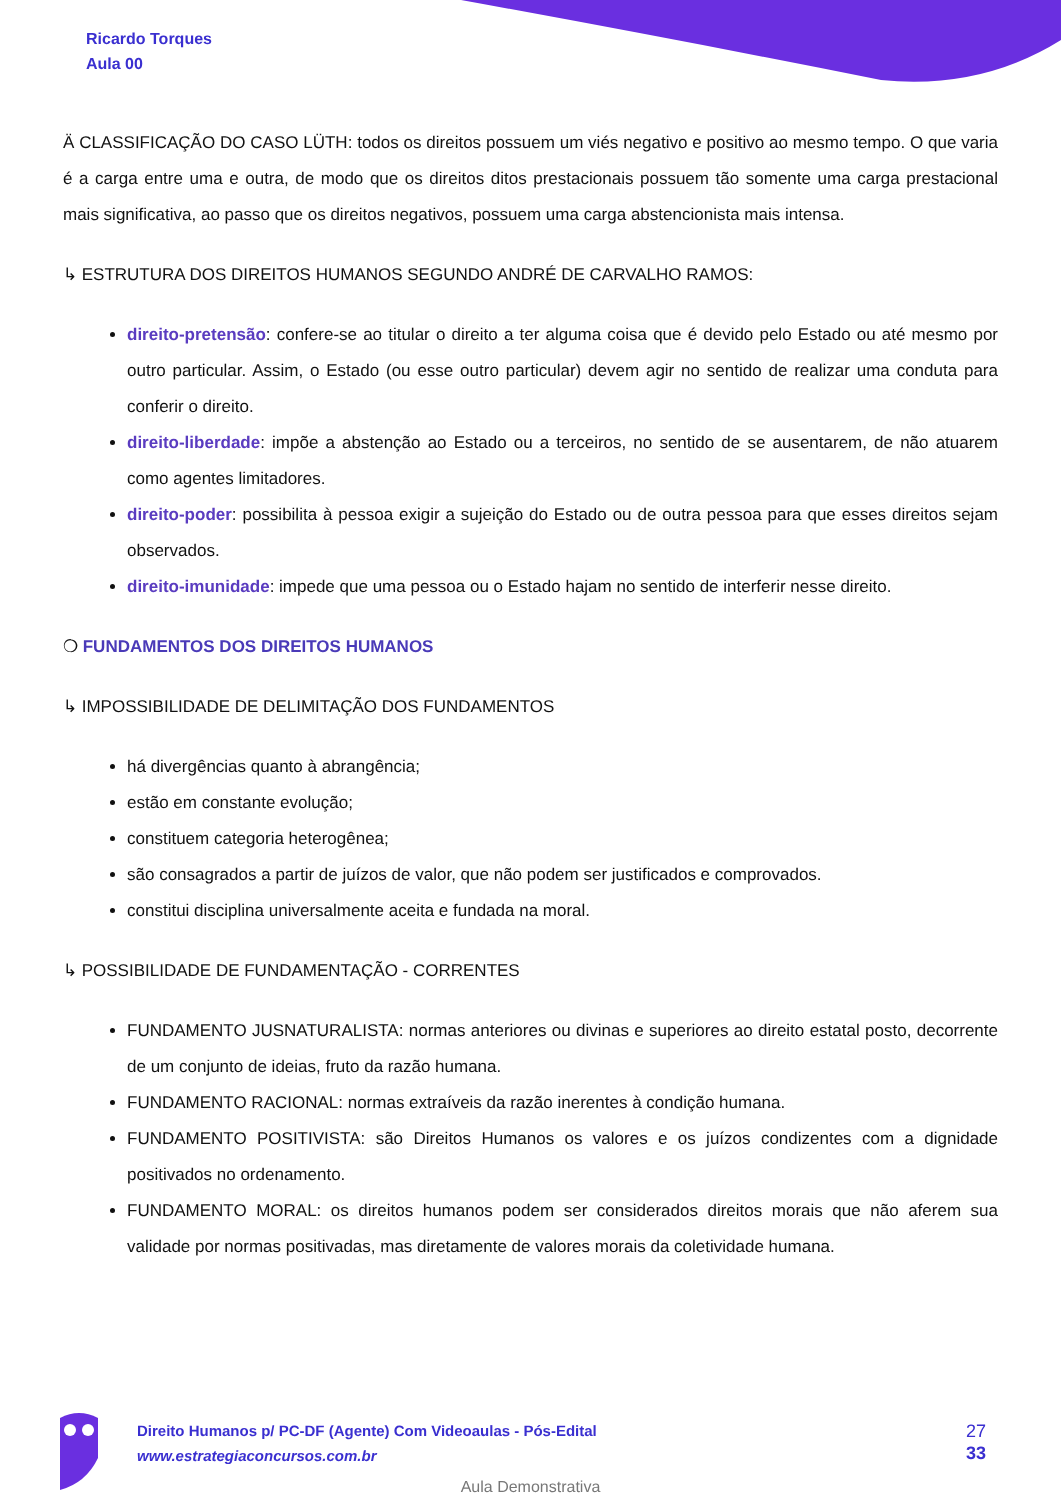Ricardo Torques
Aula 00
Ä CLASSIFICAÇÃO DO CASO LÜTH: todos os direitos possuem um viés negativo e positivo ao mesmo tempo. O que varia é a carga entre uma e outra, de modo que os direitos ditos prestacionais possuem tão somente uma carga prestacional mais significativa, ao passo que os direitos negativos, possuem uma carga abstencionista mais intensa.
↳ ESTRUTURA DOS DIREITOS HUMANOS SEGUNDO ANDRÉ DE CARVALHO RAMOS:
direito-pretensão: confere-se ao titular o direito a ter alguma coisa que é devido pelo Estado ou até mesmo por outro particular. Assim, o Estado (ou esse outro particular) devem agir no sentido de realizar uma conduta para conferir o direito.
direito-liberdade: impõe a abstenção ao Estado ou a terceiros, no sentido de se ausentarem, de não atuarem como agentes limitadores.
direito-poder: possibilita à pessoa exigir a sujeição do Estado ou de outra pessoa para que esses direitos sejam observados.
direito-imunidade: impede que uma pessoa ou o Estado hajam no sentido de interferir nesse direito.
❍ FUNDAMENTOS DOS DIREITOS HUMANOS
↳ IMPOSSIBILIDADE DE DELIMITAÇÃO DOS FUNDAMENTOS
há divergências quanto à abrangência;
estão em constante evolução;
constituem categoria heterogênea;
são consagrados a partir de juízos de valor, que não podem ser justificados e comprovados.
constitui disciplina universalmente aceita e fundada na moral.
↳ POSSIBILIDADE DE FUNDAMENTAÇÃO - CORRENTES
FUNDAMENTO JUSNATURALISTA: normas anteriores ou divinas e superiores ao direito estatal posto, decorrente de um conjunto de ideias, fruto da razão humana.
FUNDAMENTO RACIONAL: normas extraíveis da razão inerentes à condição humana.
FUNDAMENTO POSITIVISTA: são Direitos Humanos os valores e os juízos condizentes com a dignidade positivados no ordenamento.
FUNDAMENTO MORAL: os direitos humanos podem ser considerados direitos morais que não aferem sua validade por normas positivadas, mas diretamente de valores morais da coletividade humana.
Direito Humanos p/ PC-DF (Agente) Com Videoaulas - Pós-Edital
www.estrategiaconcursos.com.br
27
33
Aula Demonstrativa